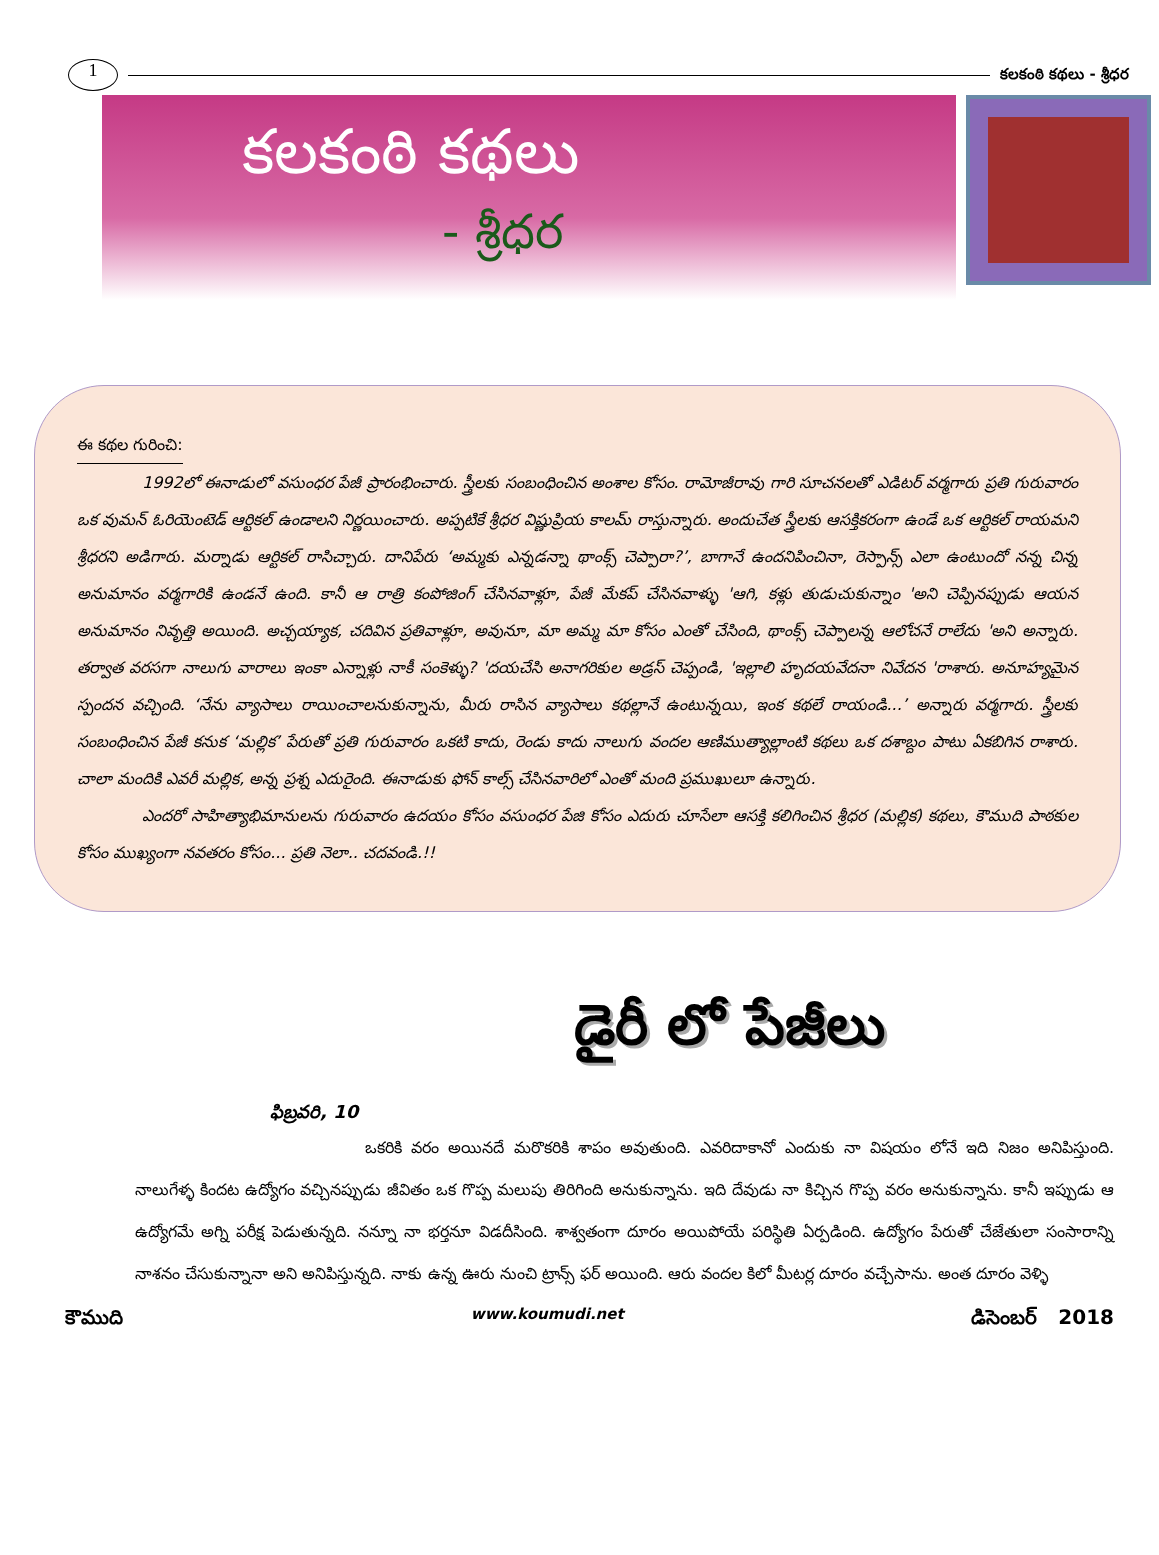1
కలకంఠి కథలు - శ్రీధర
కలకంఠి కథలు
- శ్రీధర
ఈ కథల గురించి:
1992లో ఈనాడులో వసుంధర పేజీ ప్రారంభించారు. స్త్రీలకు సంబంధించిన అంశాల కోసం. రామోజీరావు గారి సూచనలతో ఎడిటర్ వర్మగారు ప్రతి గురువారం ఒక వుమన్ ఓరియెంటెడ్ ఆర్టికల్ ఉండాలని నిర్ణయించారు. అప్పటికే శ్రీధర విష్ణుప్రియ కాలమ్ రాస్తున్నారు. అందుచేత స్త్రీలకు ఆసక్తికరంగా ఉండే ఒక ఆర్టికల్ రాయమని శ్రీధరని అడిగారు. మర్నాడు ఆర్టికల్ రాసిచ్చారు. దానిపేరు ‘అమ్మకు ఎన్నడన్నా థాంక్స్ చెప్పారా?’, బాగానే ఉందనిపించినా, రెస్పాన్స్ ఎలా ఉంటుందో నన్న చిన్న అనుమానం వర్మగారికి ఉండనే ఉంది. కానీ ఆ రాత్రి కంపోజింగ్ చేసినవాళ్లూ, పేజీ మేకప్ చేసినవాళ్ళు 'ఆగి, కళ్లు తుడుచుకున్నాం 'అని చెప్పినప్పుడు ఆయన అనుమానం నివృత్తి అయింది. అచ్చయ్యాక, చదివిన ప్రతివాళ్లూ, అవునూ, మా అమ్మ మా కోసం ఎంతో చేసింది, థాంక్స్ చెప్పాలన్న ఆలోచనే రాలేదు 'అని అన్నారు. తర్వాత వరసగా నాలుగు వారాలు ఇంకా ఎన్నాళ్లు నాకీ సంకెళ్ళు? 'దయచేసి అనాగరికుల అడ్రస్ చెప్పండి, 'ఇల్లాలి హృదయవేదనా నివేదన 'రాశారు. అనూహ్యమైన స్పందన వచ్చింది. ‘నేను వ్యాసాలు రాయించాలనుకున్నాను, మీరు రాసిన వ్యాసాలు కథల్లానే ఉంటున్నయి, ఇంక కథలే రాయండి...’ అన్నారు వర్మగారు. స్త్రీలకు సంబంధించిన పేజీ కనుక ‘మల్లిక’ పేరుతో ప్రతి గురువారం ఒకటి కాదు, రెండు కాదు నాలుగు వందల ఆణిముత్యాల్లాంటి కథలు ఒక దశాబ్దం పాటు ఏకబిగిన రాశారు. చాలా మందికి ఎవరీ మల్లిక, అన్న ప్రశ్న ఎదురైంది. ఈనాడుకు ఫోన్ కాల్స్ చేసినవారిలో ఎంతో మంది ప్రముఖులూ ఉన్నారు.
ఎందరో సాహిత్యాభిమానులను గురువారం ఉదయం కోసం వసుంధర పేజి కోసం ఎదురు చూసేలా ఆసక్తి కలిగించిన శ్రీధర (మల్లిక) కథలు, కౌముది పాఠకుల కోసం ముఖ్యంగా నవతరం కోసం... ప్రతి నెలా.. చదవండి.!!
డైరీ లో పేజీలు
ఫిబ్రవరి, 10
ఒకరికి వరం అయినదే మరొకరికి శాపం అవుతుంది. ఎవరిదాకానో ఎందుకు నా విషయం లోనే ఇది నిజం అనిపిస్తుంది. నాలుగేళ్ళ కిందట ఉద్యోగం వచ్చినప్పుడు జీవితం ఒక గొప్ప మలుపు తిరిగింది అనుకున్నాను. ఇది దేవుడు నా కిచ్చిన గొప్ప వరం అనుకున్నాను. కానీ ఇప్పుడు ఆ ఉద్యోగమే అగ్ని పరీక్ష పెడుతున్నది. నన్నూ నా భర్తనూ విడదీసింది. శాశ్వతంగా దూరం అయిపోయే పరిస్థితి ఏర్పడింది. ఉద్యోగం పేరుతో చేజేతులా సంసారాన్ని నాశనం చేసుకున్నానా అని అనిపిస్తున్నది. నాకు ఉన్న ఊరు నుంచి ట్రాన్స్ ఫర్ అయింది. ఆరు వందల కిలో మీటర్ల దూరం వచ్చేసాను. అంత దూరం వెళ్ళి
కౌముది www.koumudi.net డిసెంబర్ 2018